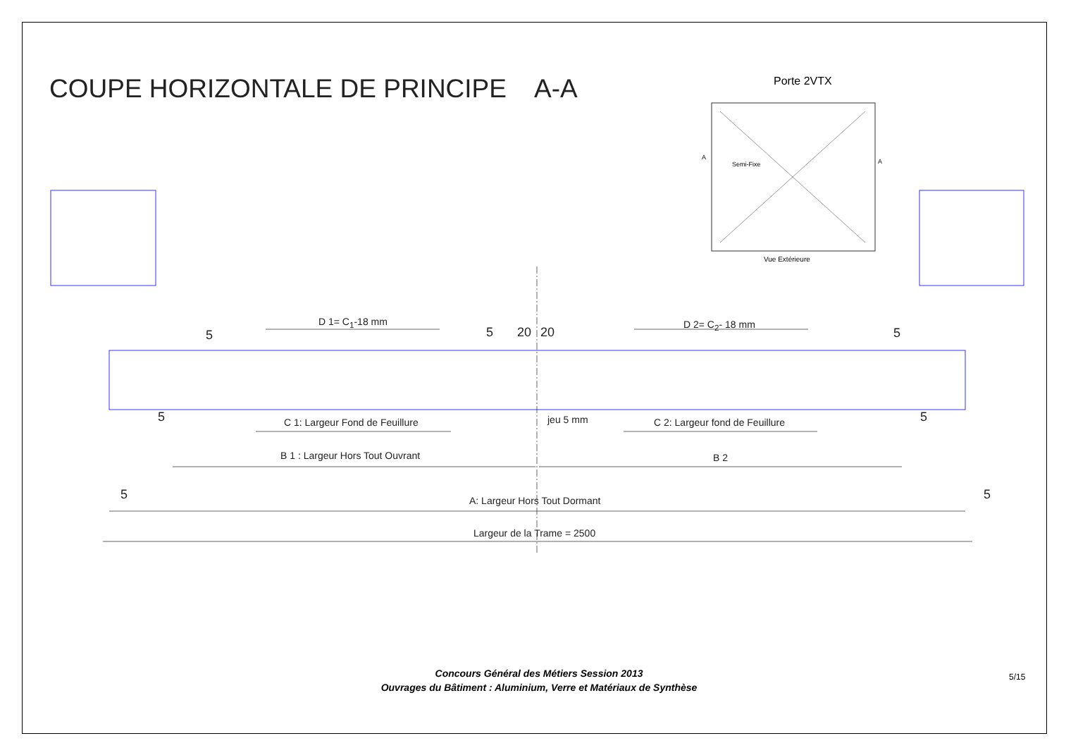COUPE HORIZONTALE DE PRINCIPE A-A
Porte 2VTX
Semi-Fixe
A
A
Vue Extérieure
D 1= C<sub>1</sub>-18 mm D 2= C<sub>2</sub>- 18 mm
5 5 20 20 5
5 C 1: Largeur Fond de Feuillure jeu 5 mm C 2: Largeur fond de Feuillure 5
B 1 : Largeur Hors Tout Ouvrant
B 2
5 A: Largeur Hors Tout Dormant 5
Largeur de la Trame = 2500
Concours Général des Métiers Session 2013
Ouvrages du Bâtiment : Aluminium, Verre et Matériaux de Synthèse
5/15